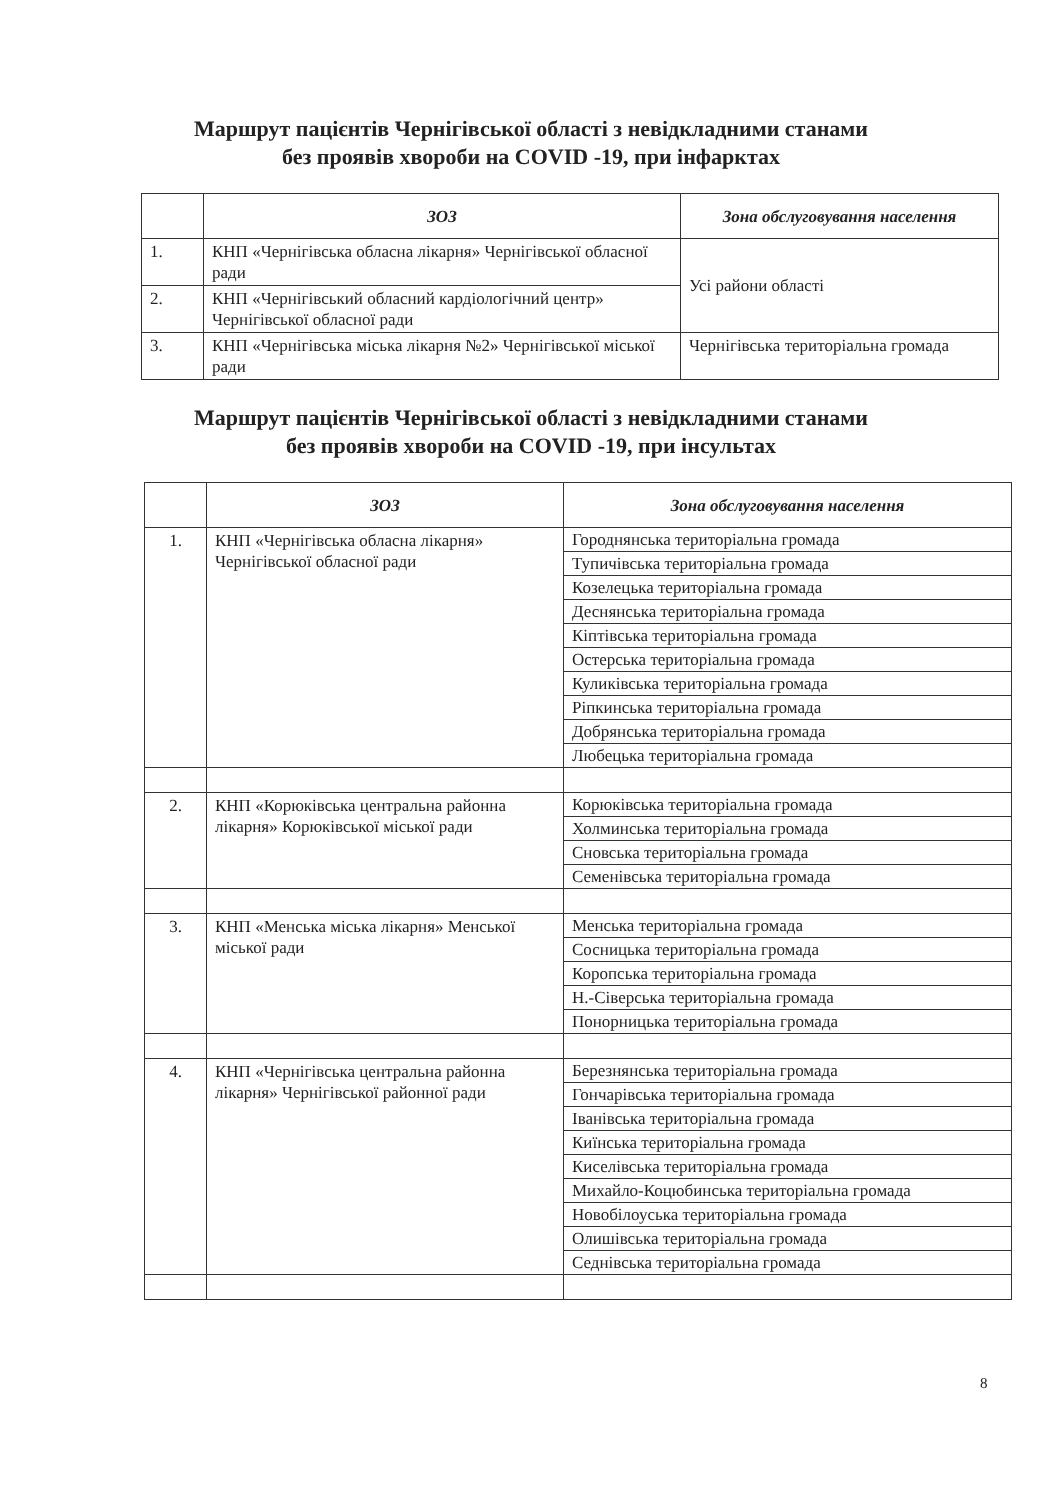Маршрут пацієнтів Чернігівської області з невідкладними станами
без проявів хвороби на COVID -19, при інфарктах
| | ЗОЗ | Зона обслуговування населення |
| --- | --- | --- |
| 1. | КНП «Чернігівська обласна лікарня» Чернігівської обласної ради | Усі райони області |
| 2. | КНП «Чернігівський обласний кардіологічний центр» Чернігівської обласної ради | |
| 3. | КНП «Чернігівська міська лікарня №2» Чернігівської міської ради | Чернігівська територіальна громада |
Маршрут пацієнтів Чернігівської області з невідкладними станами
без проявів хвороби на COVID -19, при інсультах
| | ЗОЗ | Зона обслуговування населення |
| --- | --- | --- |
| 1. | КНП «Чернігівська обласна лікарня» Чернігівської обласної ради | Городнянська територіальна громада |
| | | Тупичівська територіальна громада |
| | | Козелецька територіальна громада |
| | | Деснянська територіальна громада |
| | | Кіптівська територіальна громада |
| | | Остерська територіальна громада |
| | | Куликівська територіальна громада |
| | | Ріпкинська територіальна громада |
| | | Добрянська територіальна громада |
| | | Любецька територіальна громада |
| 2. | КНП «Корюківська центральна районна лікарня» Корюківської міської ради | Корюківська територіальна громада |
| | | Холминська територіальна громада |
| | | Сновська територіальна громада |
| | | Семенівська територіальна громада |
| 3. | КНП «Менська міська лікарня» Менської міської ради | Менська територіальна громада |
| | | Сосницька територіальна громада |
| | | Коропська територіальна громада |
| | | Н.-Сіверська територіальна громада |
| | | Понорницька територіальна громада |
| 4. | КНП «Чернігівська центральна районна лікарня» Чернігівської районної ради | Березнянська територіальна громада |
| | | Гончарівська територіальна громада |
| | | Іванівська територіальна громада |
| | | Киїнська територіальна громада |
| | | Киселівська територіальна громада |
| | | Михайло-Коцюбинська територіальна громада |
| | | Новобілоуська територіальна громада |
| | | Олишівська територіальна громада |
| | | Седнівська територіальна громада |
8